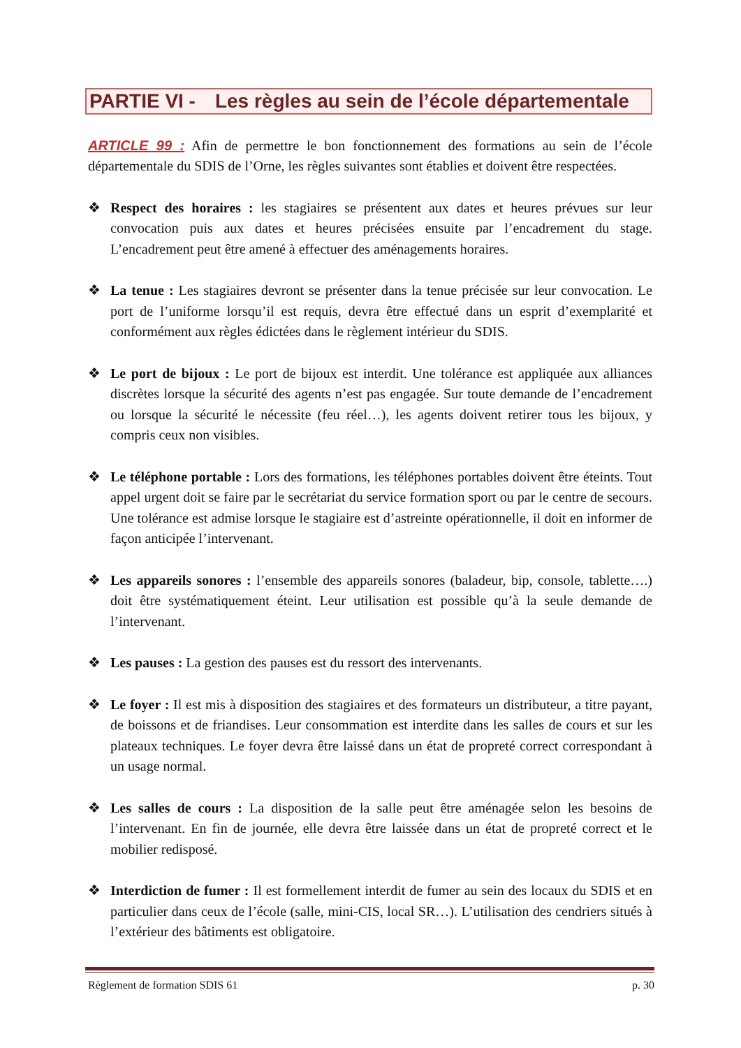PARTIE VI - Les règles au sein de l’école départementale
ARTICLE 99 : Afin de permettre le bon fonctionnement des formations au sein de l’école départementale du SDIS de l’Orne, les règles suivantes sont établies et doivent être respectées.
❖ Respect des horaires : les stagiaires se présentent aux dates et heures prévues sur leur convocation puis aux dates et heures précisées ensuite par l’encadrement du stage. L’encadrement peut être amené à effectuer des aménagements horaires.
❖ La tenue : Les stagiaires devront se présenter dans la tenue précisée sur leur convocation. Le port de l’uniforme lorsqu’il est requis, devra être effectué dans un esprit d’exemplarité et conformément aux règles édictées dans le règlement intérieur du SDIS.
❖ Le port de bijoux : Le port de bijoux est interdit. Une tolérance est appliquée aux alliances discrètes lorsque la sécurité des agents n’est pas engagée. Sur toute demande de l’encadrement ou lorsque la sécurité le nécessite (feu réel…), les agents doivent retirer tous les bijoux, y compris ceux non visibles.
❖ Le téléphone portable : Lors des formations, les téléphones portables doivent être éteints. Tout appel urgent doit se faire par le secrétariat du service formation sport ou par le centre de secours. Une tolérance est admise lorsque le stagiaire est d’astreinte opérationnelle, il doit en informer de façon anticipée l’intervenant.
❖ Les appareils sonores : l’ensemble des appareils sonores (baladeur, bip, console, tablette….) doit être systématiquement éteint. Leur utilisation est possible qu’à la seule demande de l’intervenant.
❖ Les pauses : La gestion des pauses est du ressort des intervenants.
❖ Le foyer : Il est mis à disposition des stagiaires et des formateurs un distributeur, a titre payant, de boissons et de friandises. Leur consommation est interdite dans les salles de cours et sur les plateaux techniques. Le foyer devra être laissé dans un état de propreté correct correspondant à un usage normal.
❖ Les salles de cours : La disposition de la salle peut être aménagée selon les besoins de l’intervenant. En fin de journée, elle devra être laissée dans un état de propreté correct et le mobilier redisposé.
❖ Interdiction de fumer : Il est formellement interdit de fumer au sein des locaux du SDIS et en particulier dans ceux de l’école (salle, mini-CIS, local SR…). L’utilisation des cendriers situés à l’extérieur des bâtiments est obligatoire.
Règlement de formation SDIS 61 p. 30